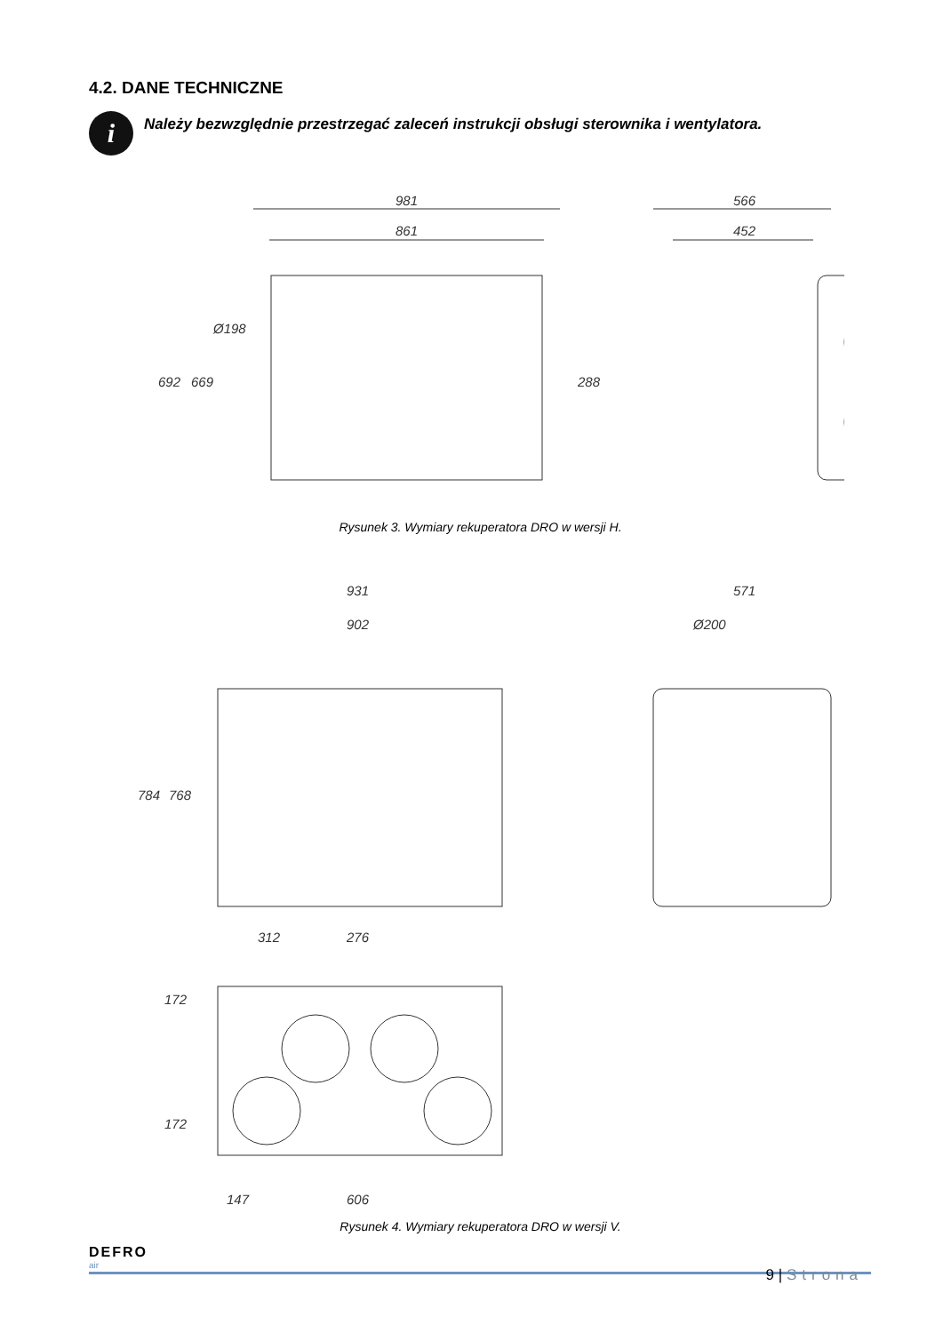4.2. DANE TECHNICZNE
i
Należy bezwzględnie przestrzegać zaleceń instrukcji obsługi sterownika i wentylatora.
981
861
566
452
692
669
Ø198
288
Rysunek 3. Wymiary rekuperatora DRO w wersji H.
931
902
571
Ø200
784
768
312
276
172
172
147
606
Rysunek 4. Wymiary rekuperatora DRO w wersji V.
DEFRO
air
9 | Strona